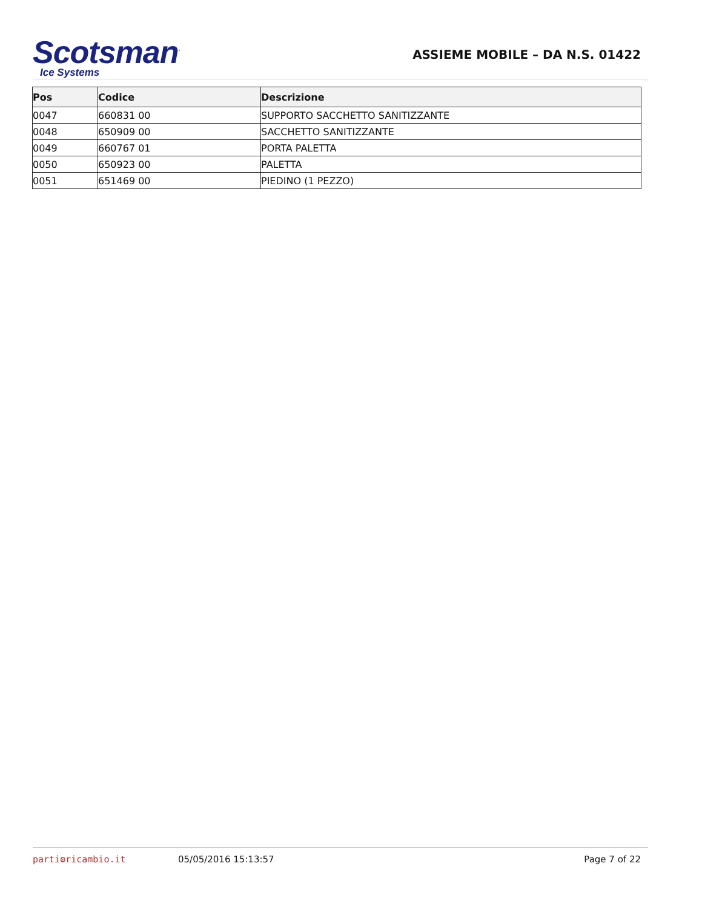Scotsman<sup>·</sup>
Ice Systems
ASSIEME MOBILE – DA N.S. 01422
| Pos | Codice | Descrizione |
| --- | --- | --- |
| 0047 | 660831 00 | SUPPORTO SACCHETTO SANITIZZANTE |
| 0048 | 650909 00 | SACCHETTO SANITIZZANTE |
| 0049 | 660767 01 | PORTA PALETTA |
| 0050 | 650923 00 | PALETTA |
| 0051 | 651469 00 | PIEDINO (1 PEZZO) |
parti⚙ricambio.it 05/05/2016 15:13:57 Page 7 of 22